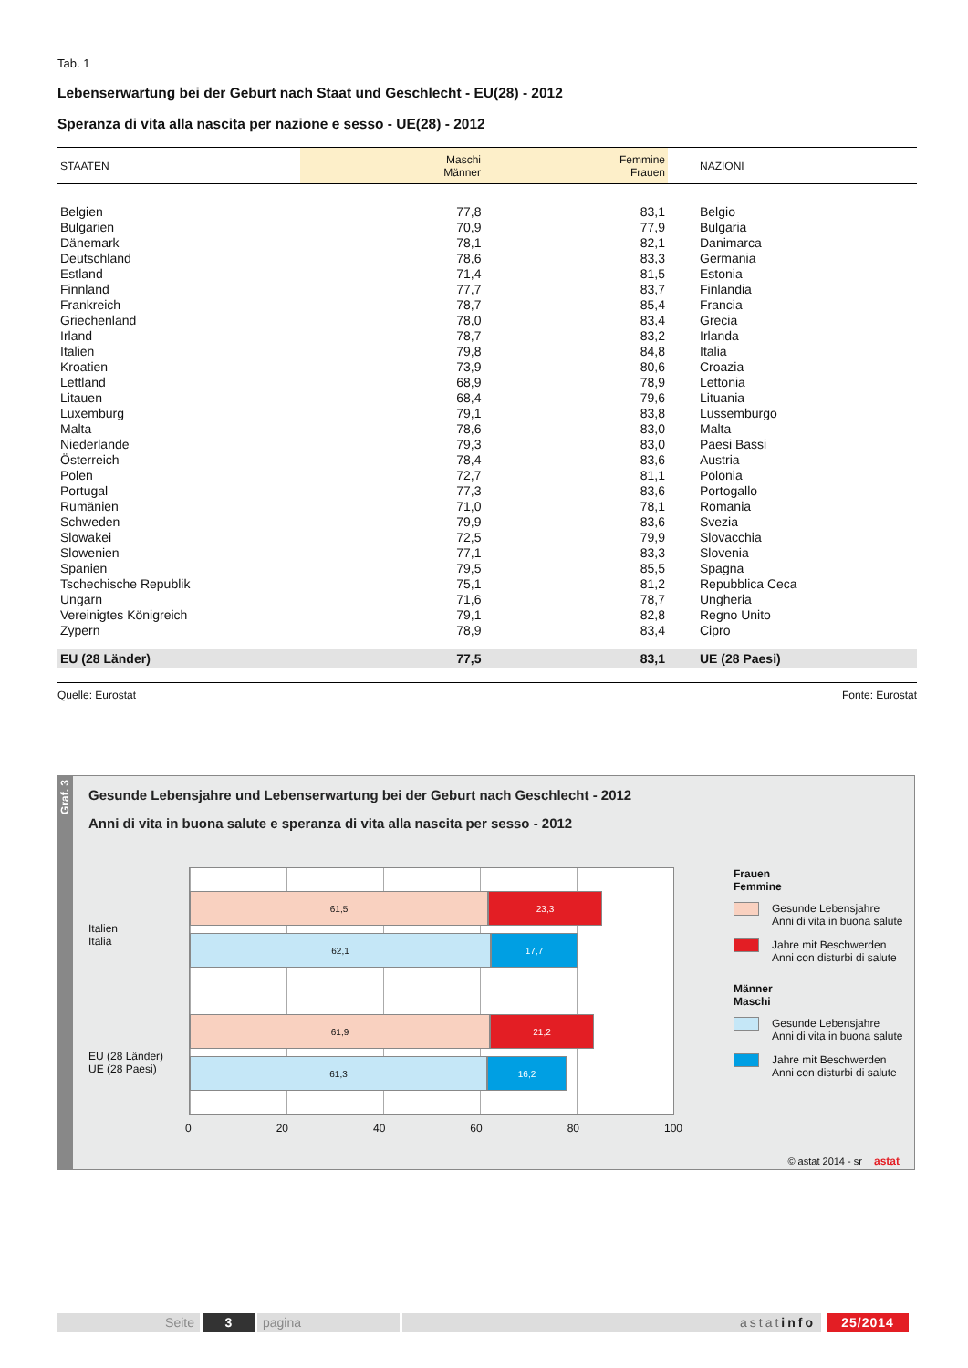Tab. 1
Lebenserwartung bei der Geburt nach Staat und Geschlecht - EU(28) - 2012
Speranza di vita alla nascita per nazione e sesso - UE(28) - 2012
| STAATEN | Maschi Männer | Femmine Frauen | NAZIONI |
| --- | --- | --- | --- |
| Belgien | 77,8 | 83,1 | Belgio |
| Bulgarien | 70,9 | 77,9 | Bulgaria |
| Dänemark | 78,1 | 82,1 | Danimarca |
| Deutschland | 78,6 | 83,3 | Germania |
| Estland | 71,4 | 81,5 | Estonia |
| Finnland | 77,7 | 83,7 | Finlandia |
| Frankreich | 78,7 | 85,4 | Francia |
| Griechenland | 78,0 | 83,4 | Grecia |
| Irland | 78,7 | 83,2 | Irlanda |
| Italien | 79,8 | 84,8 | Italia |
| Kroatien | 73,9 | 80,6 | Croazia |
| Lettland | 68,9 | 78,9 | Lettonia |
| Litauen | 68,4 | 79,6 | Lituania |
| Luxemburg | 79,1 | 83,8 | Lussemburgo |
| Malta | 78,6 | 83,0 | Malta |
| Niederlande | 79,3 | 83,0 | Paesi Bassi |
| Österreich | 78,4 | 83,6 | Austria |
| Polen | 72,7 | 81,1 | Polonia |
| Portugal | 77,3 | 83,6 | Portogallo |
| Rumänien | 71,0 | 78,1 | Romania |
| Schweden | 79,9 | 83,6 | Svezia |
| Slowakei | 72,5 | 79,9 | Slovacchia |
| Slowenien | 77,1 | 83,3 | Slovenia |
| Spanien | 79,5 | 85,5 | Spagna |
| Tschechische Republik | 75,1 | 81,2 | Repubblica Ceca |
| Ungarn | 71,6 | 78,7 | Ungheria |
| Vereinigtes Königreich | 79,1 | 82,8 | Regno Unito |
| Zypern | 78,9 | 83,4 | Cipro |
| EU (28 Länder) | 77,5 | 83,1 | UE (28 Paesi) |
Quelle: Eurostat Fonte: Eurostat
Graf. 3
Gesunde Lebensjahre und Lebenserwartung bei der Geburt nach Geschlecht - 2012
Anni di vita in buona salute e speranza di vita alla nascita per sesso - 2012
Italien
Italia
EU (28 Länder)
UE (28 Paesi)
61,5 23,3
62,1 17,7
61,9 21,2
61,3 16,2
0 20 40 60 80 100
Frauen
Femmine
Gesunde Lebensjahre
Anni di vita in buona salute
Jahre mit Beschwerden
Anni con disturbi di salute
Männer
Maschi
Gesunde Lebensjahre
Anni di vita in buona salute
Jahre mit Beschwerden
Anni con disturbi di salute
© astat 2014 - sr astat
Seite 3 pagina astatinfo 25/2014